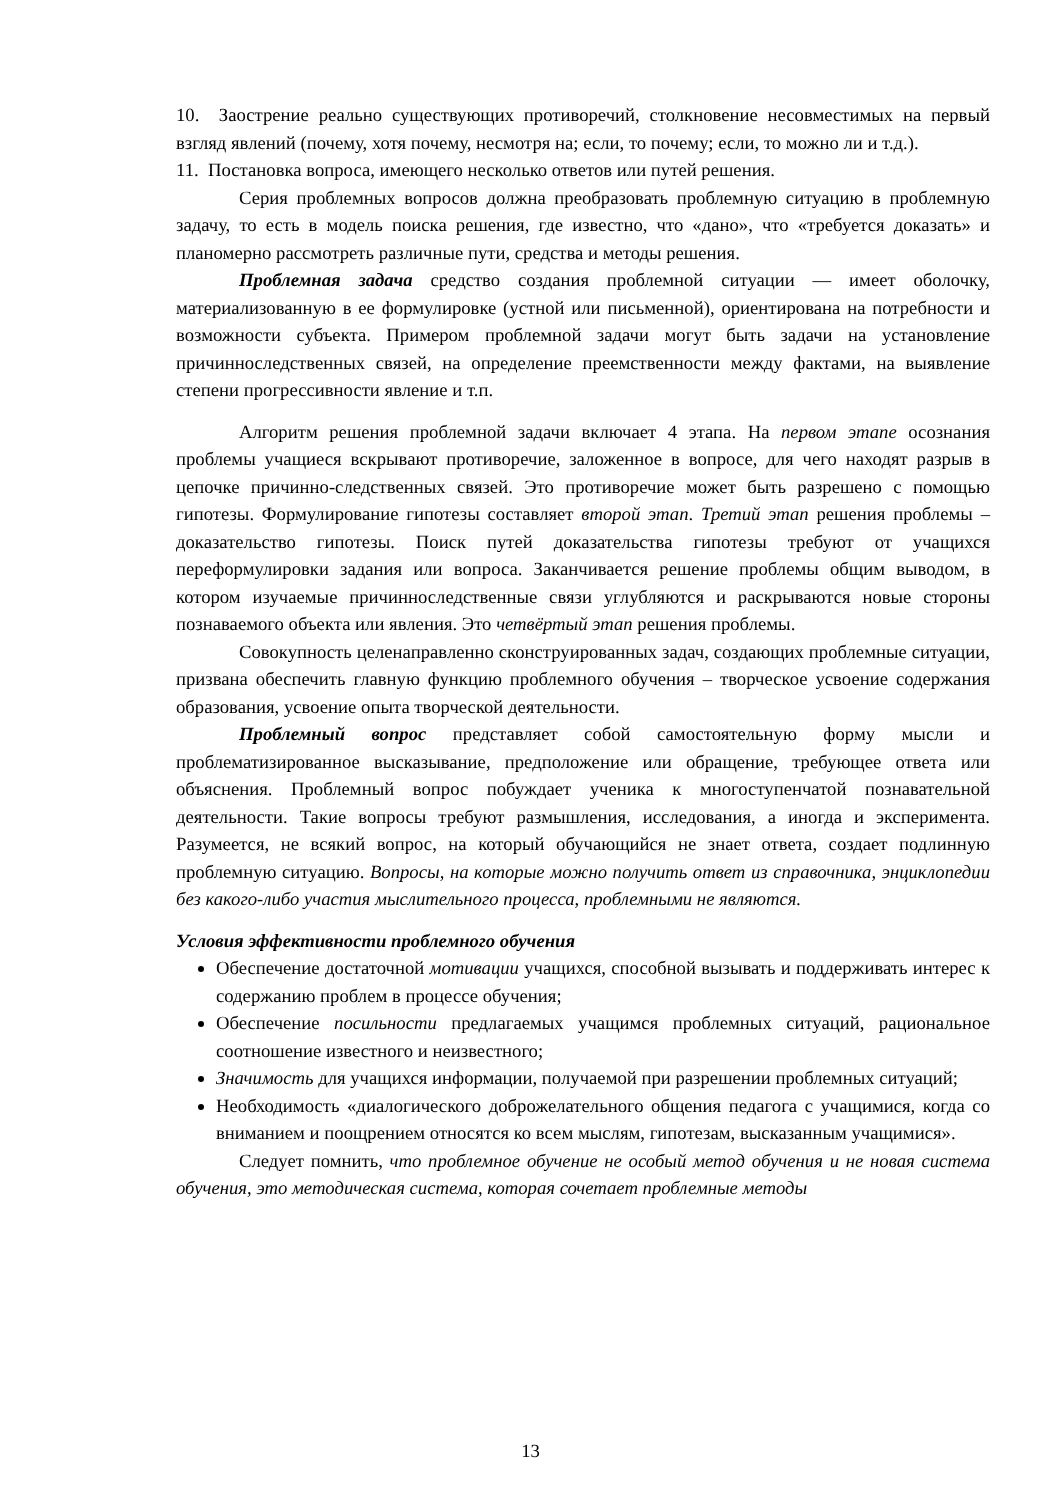10. Заострение реально существующих противоречий, столкновение несовместимых на первый взгляд явлений (почему, хотя почему, несмотря на; если, то почему; если, то можно ли и т.д.).
11. Постановка вопроса, имеющего несколько ответов или путей решения.
Серия проблемных вопросов должна преобразовать проблемную ситуацию в проблемную задачу, то есть в модель поиска решения, где известно, что «дано», что «требуется доказать» и планомерно рассмотреть различные пути, средства и методы решения.
Проблемная задача средство создания проблемной ситуации — имеет оболочку, материализованную в ее формулировке (устной или письменной), ориентирована на потребности и возможности субъекта. Примером проблемной задачи могут быть задачи на установление причинноследственных связей, на определение преемственности между фактами, на выявление степени прогрессивности явление и т.п.
Алгоритм решения проблемной задачи включает 4 этапа. На первом этапе осознания проблемы учащиеся вскрывают противоречие, заложенное в вопросе, для чего находят разрыв в цепочке причинно-следственных связей. Это противоречие может быть разрешено с помощью гипотезы. Формулирование гипотезы составляет второй этап. Третий этап решения проблемы – доказательство гипотезы. Поиск путей доказательства гипотезы требуют от учащихся переформулировки задания или вопроса. Заканчивается решение проблемы общим выводом, в котором изучаемые причинноследственные связи углубляются и раскрываются новые стороны познаваемого объекта или явления. Это четвёртый этап решения проблемы.
Совокупность целенаправленно сконструированных задач, создающих проблемные ситуации, призвана обеспечить главную функцию проблемного обучения – творческое усвоение содержания образования, усвоение опыта творческой деятельности.
Проблемный вопрос представляет собой самостоятельную форму мысли и проблематизированное высказывание, предположение или обращение, требующее ответа или объяснения. Проблемный вопрос побуждает ученика к многоступенчатой познавательной деятельности. Такие вопросы требуют размышления, исследования, а иногда и эксперимента. Разумеется, не всякий вопрос, на который обучающийся не знает ответа, создает подлинную проблемную ситуацию. Вопросы, на которые можно получить ответ из справочника, энциклопедии без какого-либо участия мыслительного процесса, проблемными не являются.
Условия эффективности проблемного обучения
Обеспечение достаточной мотивации учащихся, способной вызывать и поддерживать интерес к содержанию проблем в процессе обучения;
Обеспечение посильности предлагаемых учащимся проблемных ситуаций, рациональное соотношение известного и неизвестного;
Значимость для учащихся информации, получаемой при разрешении проблемных ситуаций;
Необходимость «диалогического доброжелательного общения педагога с учащимися, когда со вниманием и поощрением относятся ко всем мыслям, гипотезам, высказанным учащимися».
Следует помнить, что проблемное обучение не особый метод обучения и не новая система обучения, это методическая система, которая сочетает проблемные методы
13